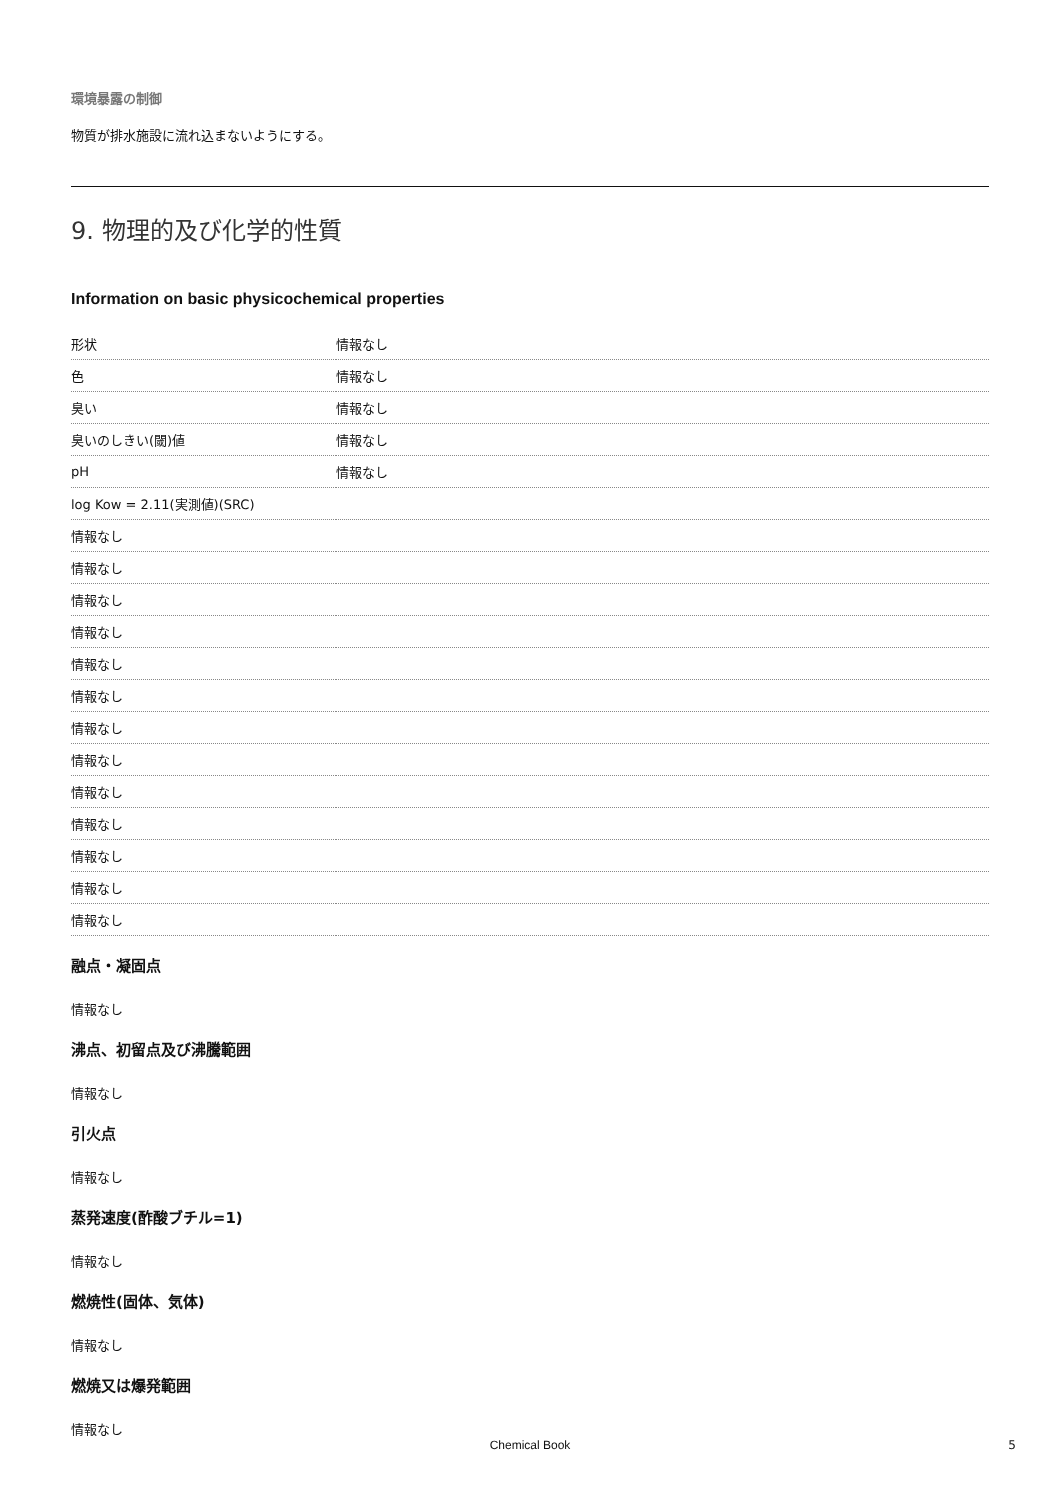環境暴露の制御
物質が排水施設に流れ込まないようにする。
9. 物理的及び化学的性質
Information on basic physicochemical properties
| 形状 | 情報なし |
| 色 | 情報なし |
| 臭い | 情報なし |
| 臭いのしきい(閾)値 | 情報なし |
| pH | 情報なし |
| log Kow = 2.11(実測値)(SRC) | |
| 情報なし | |
| 情報なし | |
| 情報なし | |
| 情報なし | |
| 情報なし | |
| 情報なし | |
| 情報なし | |
| 情報なし | |
| 情報なし | |
| 情報なし | |
| 情報なし | |
| 情報なし | |
| 情報なし | |
融点・凝固点
情報なし
沸点、初留点及び沸騰範囲
情報なし
引火点
情報なし
蒸発速度(酢酸ブチル=1)
情報なし
燃焼性(固体、気体)
情報なし
燃焼又は爆発範囲
情報なし
Chemical Book 5